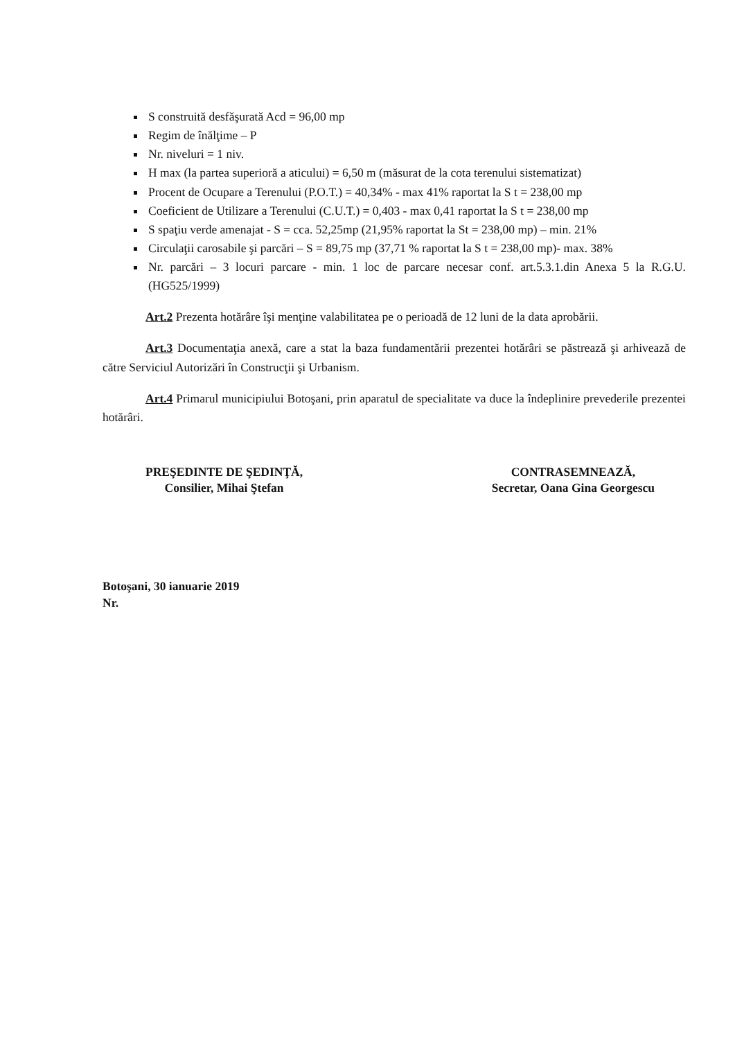S construită desfăşurată Acd = 96,00 mp
Regim de înălţime – P
Nr. niveluri = 1 niv.
H max (la partea superioră a aticului) = 6,50 m (măsurat de la cota terenului sistematizat)
Procent de Ocupare a Terenului (P.O.T.) = 40,34% - max 41% raportat la S t = 238,00 mp
Coeficient de Utilizare a Terenului (C.U.T.) = 0,403 - max 0,41 raportat la S t = 238,00 mp
S spaţiu verde amenajat - S = cca. 52,25mp (21,95% raportat la St = 238,00 mp) – min. 21%
Circulaţii carosabile şi parcări – S = 89,75 mp (37,71 % raportat la S t = 238,00 mp)- max. 38%
Nr. parcări – 3 locuri parcare - min. 1 loc de parcare necesar conf. art.5.3.1.din Anexa 5 la R.G.U. (HG525/1999)
Art.2 Prezenta hotărâre îşi menţine valabilitatea pe o perioadă de 12 luni de la data aprobării.
Art.3 Documentaţia anexă, care a stat la baza fundamentării prezentei hotărâri se păstrează şi arhivează de către Serviciul Autorizări în Construcţii şi Urbanism.
Art.4 Primarul municipiului Botoşani, prin aparatul de specialitate va duce la îndeplinire prevederile prezentei hotărâri.
PREŞEDINTE DE ŞEDINŢĂ,
Consilier, Mihai Ştefan
CONTRASEMNEAZĂ,
Secretar, Oana Gina Georgescu
Botoşani, 30 ianuarie 2019
Nr.